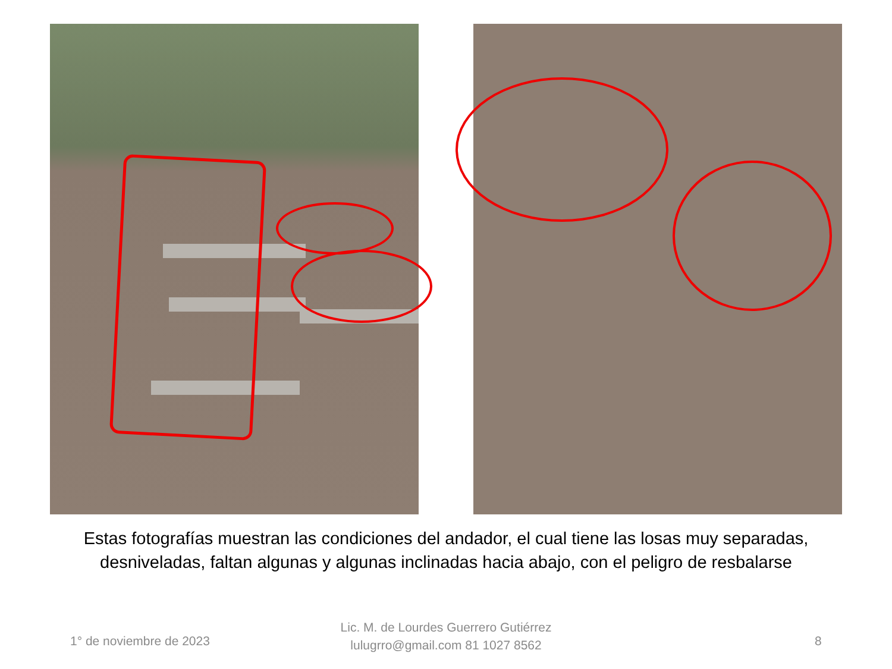Estas fotografías muestran las condiciones del andador, el cual tiene las losas muy separadas, desniveladas, faltan algunas y algunas inclinadas hacia abajo, con el peligro de resbalarse
1° de noviembre de 2023
Lic. M. de Lourdes Guerrero Gutiérrez
lulugrro@gmail.com 81 1027 8562
8